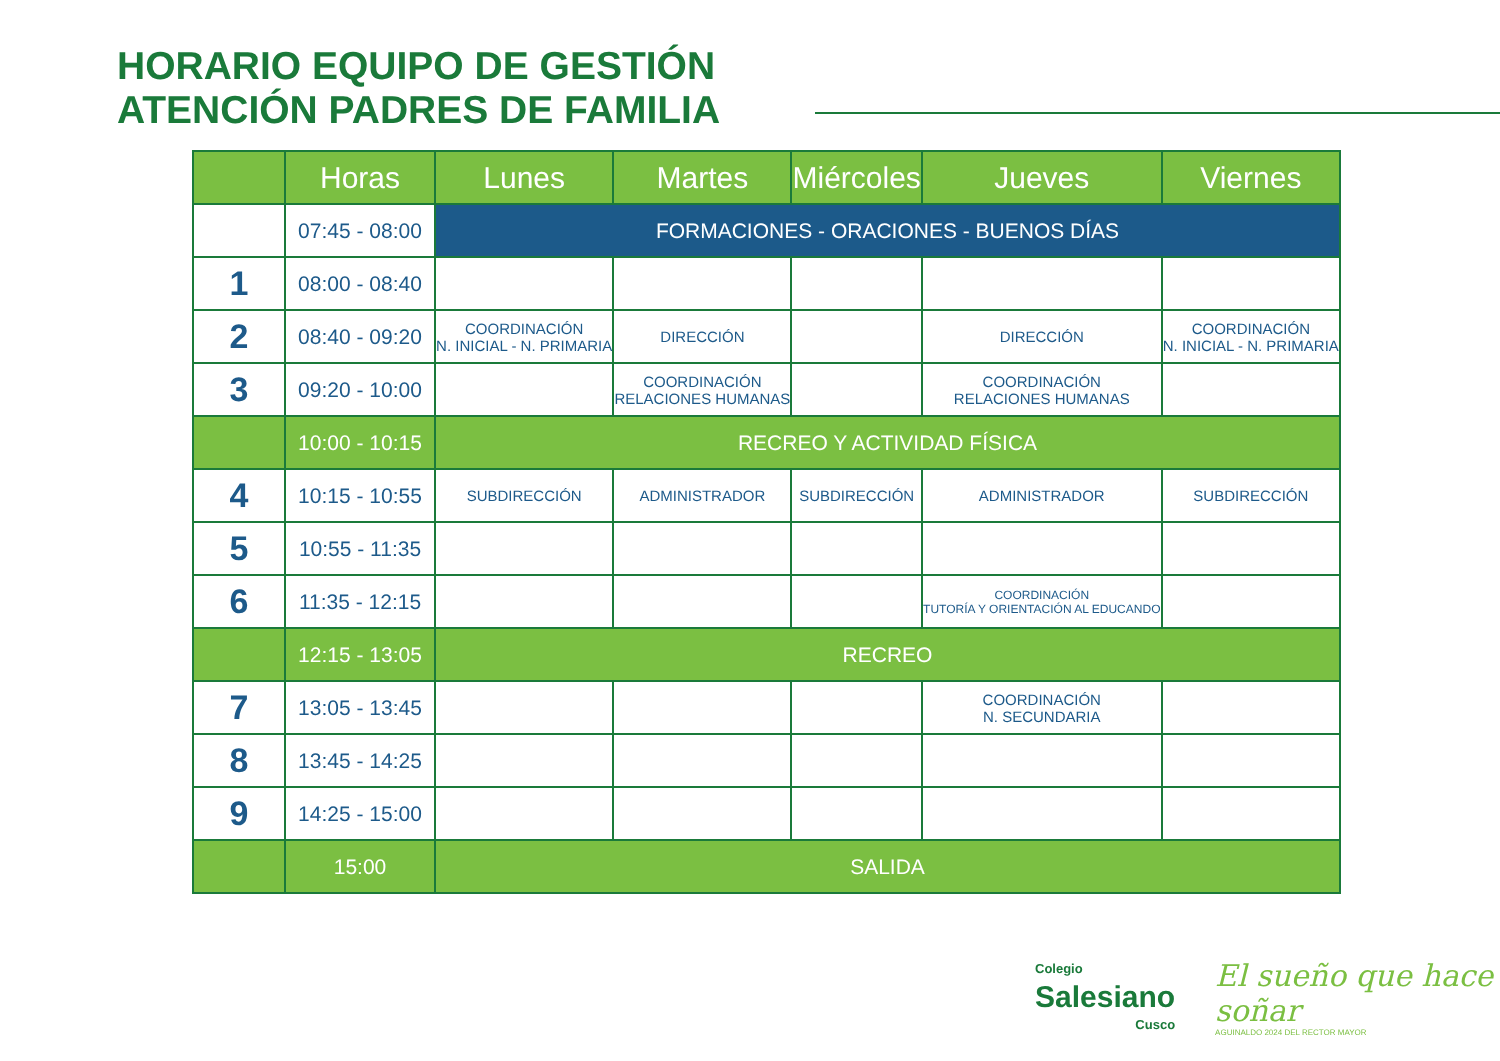HORARIO EQUIPO DE GESTIÓN
ATENCIÓN PADRES DE FAMILIA
| | Horas | Lunes | Martes | Miércoles | Jueves | Viernes |
| --- | --- | --- | --- | --- | --- | --- |
| | 07:45 - 08:00 | FORMACIONES - ORACIONES - BUENOS DÍAS | | | | |
| 1 | 08:00 - 08:40 | | | | | |
| 2 | 08:40 - 09:20 | COORDINACIÓN N. INICIAL - N. PRIMARIA | DIRECCIÓN | | DIRECCIÓN | COORDINACIÓN N. INICIAL - N. PRIMARIA |
| 3 | 09:20 - 10:00 | | COORDINACIÓN RELACIONES HUMANAS | | COORDINACIÓN RELACIONES HUMANAS | |
| | 10:00 - 10:15 | RECREO Y ACTIVIDAD FÍSICA | | | | |
| 4 | 10:15 - 10:55 | SUBDIRECCIÓN | ADMINISTRADOR | SUBDIRECCIÓN | ADMINISTRADOR | SUBDIRECCIÓN |
| 5 | 10:55 - 11:35 | | | | | |
| 6 | 11:35 - 12:15 | | | | COORDINACIÓN TUTORÍA Y ORIENTACIÓN AL EDUCANDO | |
| | 12:15 - 13:05 | RECREO | | | | |
| 7 | 13:05 - 13:45 | | | | COORDINACIÓN N. SECUNDARIA | |
| 8 | 13:45 - 14:25 | | | | | |
| 9 | 14:25 - 15:00 | | | | | |
| | 15:00 | SALIDA | | | | |
Colegio
Salesiano
Cusco
El sueño que hace soñar
AGUINALDO 2024 DEL RECTOR MAYOR